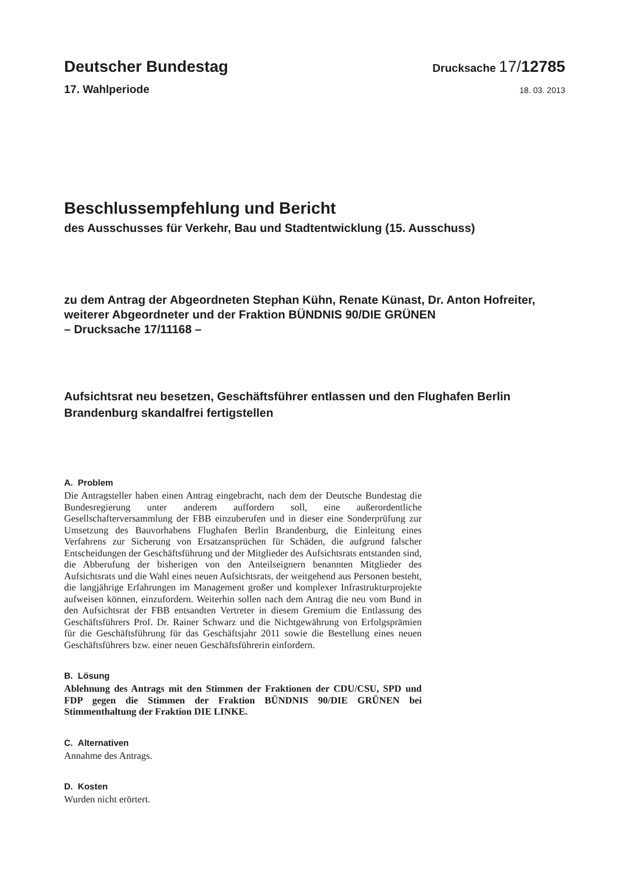Deutscher Bundestag
Drucksache 17/12785
17. Wahlperiode
18. 03. 2013
Beschlussempfehlung und Bericht
des Ausschusses für Verkehr, Bau und Stadtentwicklung (15. Ausschuss)
zu dem Antrag der Abgeordneten Stephan Kühn, Renate Künast, Dr. Anton Hofreiter, weiterer Abgeordneter und der Fraktion BÜNDNIS 90/DIE GRÜNEN
– Drucksache 17/11168 –
Aufsichtsrat neu besetzen, Geschäftsführer entlassen und den Flughafen Berlin Brandenburg skandalfrei fertigstellen
A. Problem
Die Antragsteller haben einen Antrag eingebracht, nach dem der Deutsche Bundestag die Bundesregierung unter anderem auffordern soll, eine außerordentliche Gesellschafterversammlung der FBB einzuberufen und in dieser eine Sonderprüfung zur Umsetzung des Bauvorhabens Flughafen Berlin Brandenburg, die Einleitung eines Verfahrens zur Sicherung von Ersatzansprüchen für Schäden, die aufgrund falscher Entscheidungen der Geschäftsführung und der Mitglieder des Aufsichtsrats entstanden sind, die Abberufung der bisherigen von den Anteilseignern benannten Mitglieder des Aufsichtsrats und die Wahl eines neuen Aufsichtsrats, der weitgehend aus Personen besteht, die langjährige Erfahrungen im Management großer und komplexer Infrastrukturprojekte aufweisen können, einzufordern. Weiterhin sollen nach dem Antrag die neu vom Bund in den Aufsichtsrat der FBB entsandten Vertreter in diesem Gremium die Entlassung des Geschäftsführers Prof. Dr. Rainer Schwarz und die Nichtgewährung von Erfolgsprämien für die Geschäftsführung für das Geschäftsjahr 2011 sowie die Bestellung eines neuen Geschäftsführers bzw. einer neuen Geschäftsführerin einfordern.
B. Lösung
Ablehnung des Antrags mit den Stimmen der Fraktionen der CDU/CSU, SPD und FDP gegen die Stimmen der Fraktion BÜNDNIS 90/DIE GRÜNEN bei Stimmenthaltung der Fraktion DIE LINKE.
C. Alternativen
Annahme des Antrags.
D. Kosten
Wurden nicht erörtert.